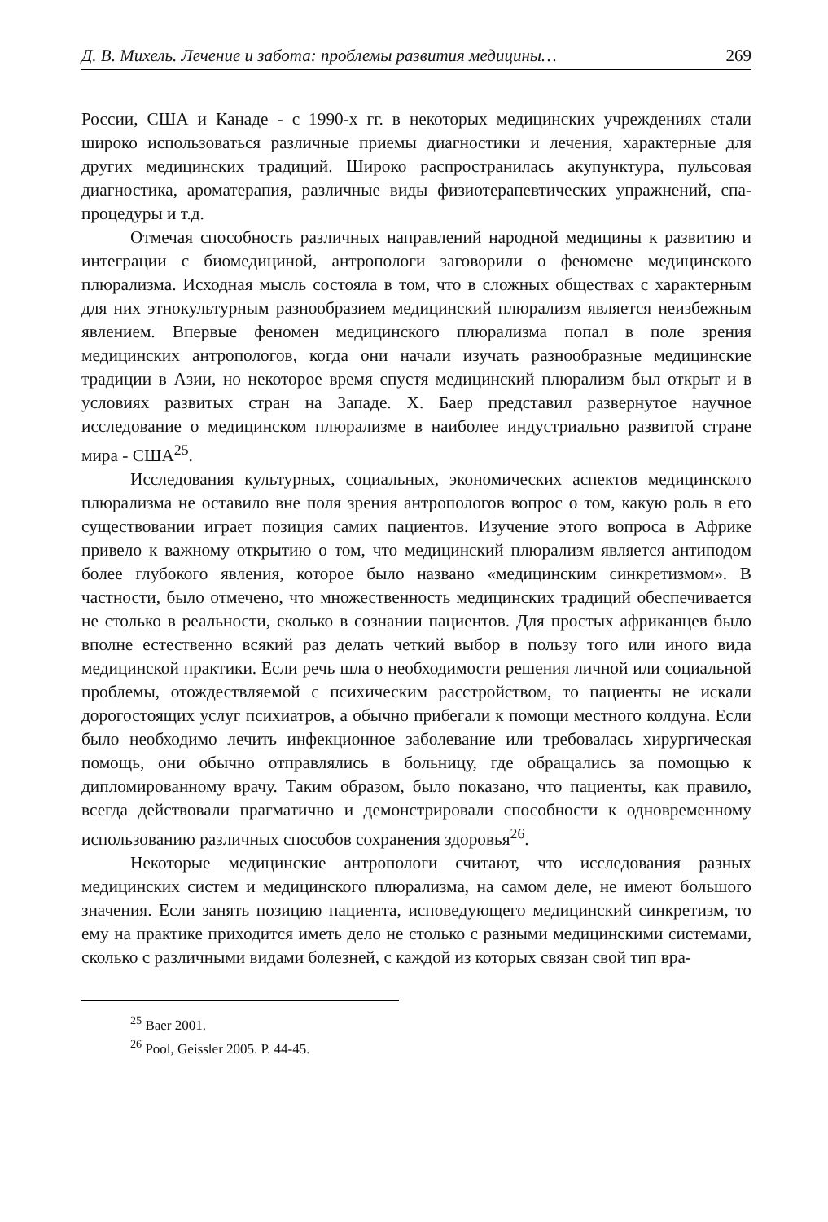Д. В. Михель. Лечение и забота: проблемы развития медицины… 269
России, США и Канаде - с 1990-х гг. в некоторых медицинских учреждениях стали широко использоваться различные приемы диагностики и лечения, характерные для других медицинских традиций. Широко распространилась акупунктура, пульсовая диагностика, ароматерапия, различные виды физиотерапевтических упражнений, спа-процедуры и т.д.
Отмечая способность различных направлений народной медицины к развитию и интеграции с биомедициной, антропологи заговорили о феномене медицинского плюрализма. Исходная мысль состояла в том, что в сложных обществах с характерным для них этнокультурным разнообразием медицинский плюрализм является неизбежным явлением. Впервые феномен медицинского плюрализма попал в поле зрения медицинских антропологов, когда они начали изучать разнообразные медицинские традиции в Азии, но некоторое время спустя медицинский плюрализм был открыт и в условиях развитых стран на Западе. Х. Баер представил развернутое научное исследование о медицинском плюрализме в наиболее индустриально развитой стране мира - США<sup>25</sup>.
Исследования культурных, социальных, экономических аспектов медицинского плюрализма не оставило вне поля зрения антропологов вопрос о том, какую роль в его существовании играет позиция самих пациентов. Изучение этого вопроса в Африке привело к важному открытию о том, что медицинский плюрализм является антиподом более глубокого явления, которое было названо «медицинским синкретизмом». В частности, было отмечено, что множественность медицинских традиций обеспечивается не столько в реальности, сколько в сознании пациентов. Для простых африканцев было вполне естественно всякий раз делать четкий выбор в пользу того или иного вида медицинской практики. Если речь шла о необходимости решения личной или социальной проблемы, отождествляемой с психическим расстройством, то пациенты не искали дорогостоящих услуг психиатров, а обычно прибегали к помощи местного колдуна. Если было необходимо лечить инфекционное заболевание или требовалась хирургическая помощь, они обычно отправлялись в больницу, где обращались за помощью к дипломированному врачу. Таким образом, было показано, что пациенты, как правило, всегда действовали прагматично и демонстрировали способности к одновременному использованию различных способов сохранения здоровья<sup>26</sup>.
Некоторые медицинские антропологи считают, что исследования разных медицинских систем и медицинского плюрализма, на самом деле, не имеют большого значения. Если занять позицию пациента, исповедующего медицинский синкретизм, то ему на практике приходится иметь дело не столько с разными медицинскими системами, сколько с различными видами болезней, с каждой из которых связан свой тип вра-
<sup>25</sup> Baer 2001.
<sup>26</sup> Pool, Geissler 2005. P. 44-45.